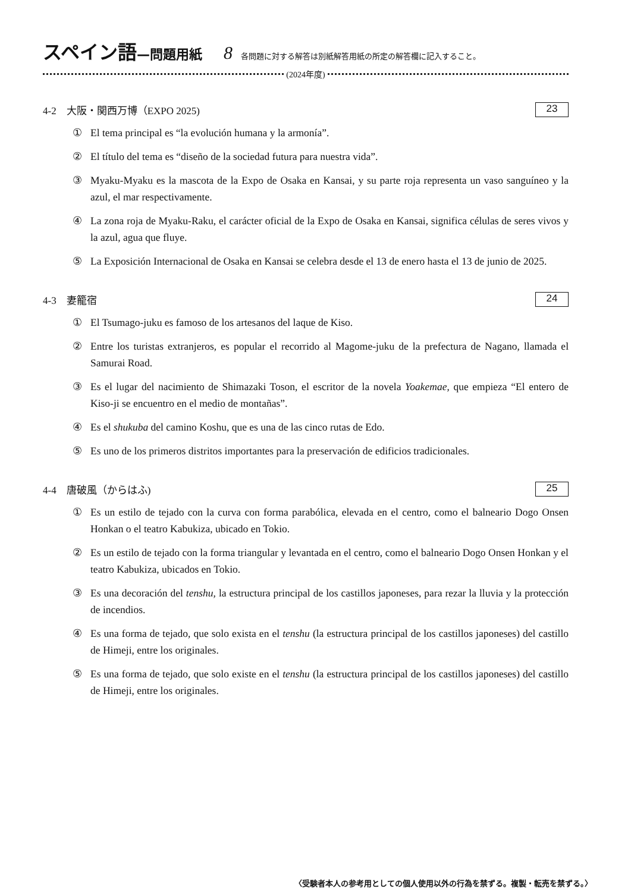スペイン語—問題用紙 8 各問題に対する解答は別紙解答用紙の所定の解答欄に記入すること。
(2024年度)
4-2　大阪・関西万博（EXPO 2025) 23
① El tema principal es “la evolución humana y la armonía”.
② El título del tema es “diseño de la sociedad futura para nuestra vida”.
③ Myaku-Myaku es la mascota de la Expo de Osaka en Kansai, y su parte roja representa un vaso sanguíneo y la azul, el mar respectivamente.
④ La zona roja de Myaku-Raku, el carácter oficial de la Expo de Osaka en Kansai, significa células de seres vivos y la azul, agua que fluye.
⑤ La Exposición Internacional de Osaka en Kansai se celebra desde el 13 de enero hasta el 13 de junio de 2025.
4-3　妻籠宿 24
① El Tsumago-juku es famoso de los artesanos del laque de Kiso.
② Entre los turistas extranjeros, es popular el recorrido al Magome-juku de la prefectura de Nagano, llamada el Samurai Road.
③ Es el lugar del nacimiento de Shimazaki Toson, el escritor de la novela Yoakemae, que empieza “El entero de Kiso-ji se encuentro en el medio de montañas”.
④ Es el shukuba del camino Koshu, que es una de las cinco rutas de Edo.
⑤ Es uno de los primeros distritos importantes para la preservación de edificios tradicionales.
4-4　唐破風（からはふ) 25
① Es un estilo de tejado con la curva con forma parabólica, elevada en el centro, como el balneario Dogo Onsen Honkan o el teatro Kabukiza, ubicado en Tokio.
② Es un estilo de tejado con la forma triangular y levantada en el centro, como el balneario Dogo Onsen Honkan y el teatro Kabukiza, ubicados en Tokio.
③ Es una decoración del tenshu, la estructura principal de los castillos japoneses, para rezar la lluvia y la protección de incendios.
④ Es una forma de tejado, que solo exista en el tenshu (la estructura principal de los castillos japoneses) del castillo de Himeji, entre los originales.
⑤ Es una forma de tejado, que solo existe en el tenshu (la estructura principal de los castillos japoneses) del castillo de Himeji, entre los originales.
〈受験者本人の参考用としての個人使用以外の行為を禁ずる。複製・転売を禁ずる。〉